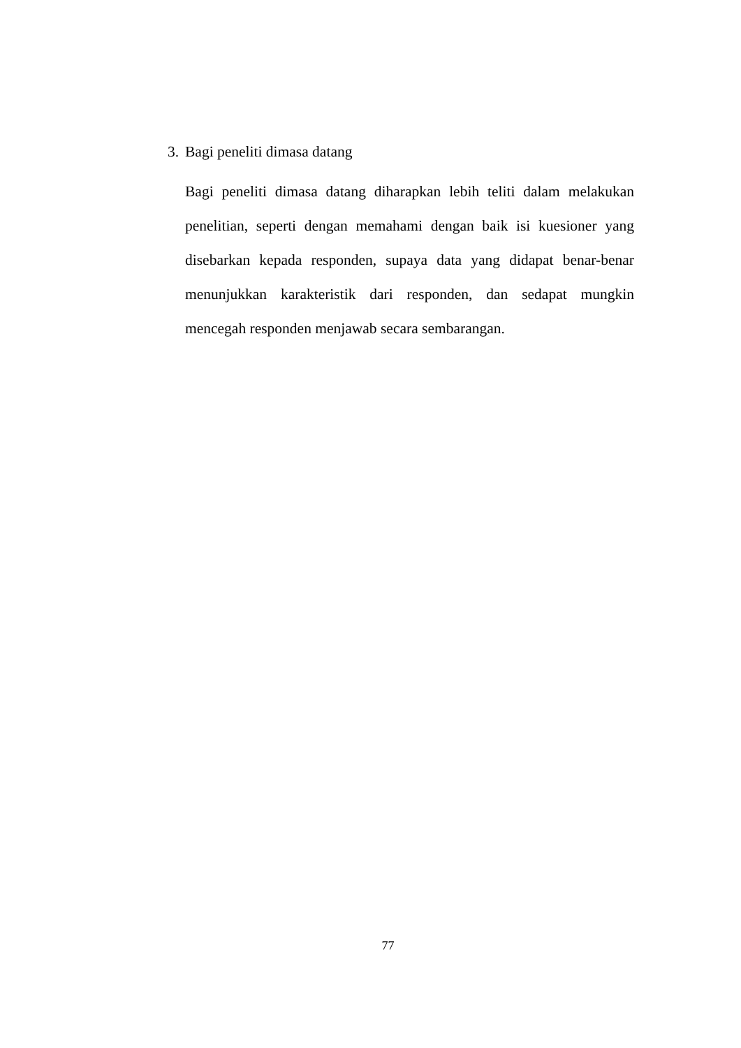3. Bagi peneliti dimasa datang
Bagi peneliti dimasa datang diharapkan lebih teliti dalam melakukan penelitian, seperti dengan memahami dengan baik isi kuesioner yang disebarkan kepada responden, supaya data yang didapat benar-benar menunjukkan karakteristik dari responden, dan sedapat mungkin mencegah responden menjawab secara sembarangan.
77